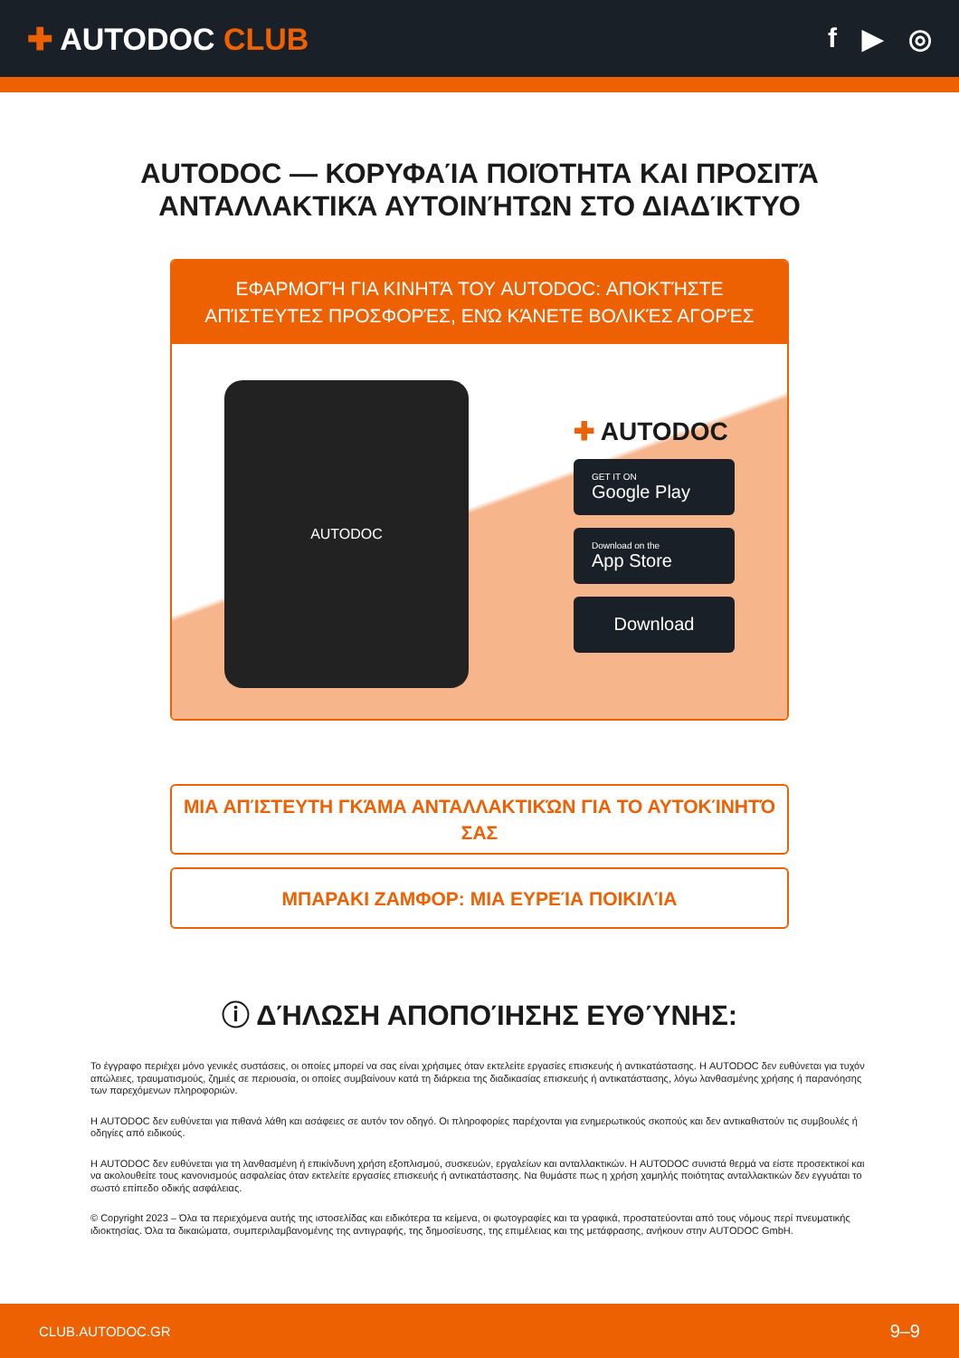✚ AUTODOC CLUB f ▶ ◎
AUTODOC — ΚΟΡΥΦΑΊΑ ΠΟΙΌΤΗΤΑ ΚΑΙ ΠΡΟΣΙΤΆ ΑΝΤΑΛΛΑΚΤΙΚΆ ΑΥΤΟΙΝΉΤΩΝ ΣΤΟ ΔΙΑΔΊΚΤΥΟ
ΕΦΑΡΜΟΓΉ ΓΙΑ ΚΙΝΗΤΆ ΤΟΥ AUTODOC: ΑΠΟΚΤΉΣΤΕ ΑΠΊΣΤΕΥΤΕΣ ΠΡΟΣΦΟΡΈΣ, ΕΝΏ ΚΆΝΕΤΕ ΒΟΛΙΚΈΣ ΑΓΟΡΈΣ
AUTODOC
✚ AUTODOC
GET IT ON
Google Play
Download on the
App Store
Download
ΜΙΑ ΑΠΊΣΤΕΥΤΗ ΓΚΆΜΑ ΑΝΤΑΛΛΑΚΤΙΚΏΝ ΓΙΑ ΤΟ ΑΥΤΟΚΊΝΗΤΌ ΣΑΣ
ΜΠΑΡΑΚΙ ΖΑΜΦΟΡ: ΜΙΑ ΕΥΡΕΊΑ ΠΟΙΚΙΛΊΑ
ⓘ ΔΉΛΩΣΗ ΑΠΟΠΟΊΗΣΗΣ ΕΥΘΎΝΗΣ:
Το έγγραφο περιέχει μόνο γενικές συστάσεις, οι οποίες μπορεί να σας είναι χρήσιμες όταν εκτελείτε εργασίες επισκευής ή αντικατάστασης. Η AUTODOC δεν ευθύνεται για τυχόν απώλειες, τραυματισμούς, ζημιές σε περιουσία, οι οποίες συμβαίνουν κατά τη διάρκεια της διαδικασίας επισκευής ή αντικατάστασης, λόγω λανθασμένης χρήσης ή παρανόησης των παρεχόμενων πληροφοριών.
Η AUTODOC δεν ευθύνεται για πιθανά λάθη και ασάφειες σε αυτόν τον οδηγό. Οι πληροφορίες παρέχονται για ενημερωτικούς σκοπούς και δεν αντικαθιστούν τις συμβουλές ή οδηγίες από ειδικούς.
Η AUTODOC δεν ευθύνεται για τη λανθασμένη ή επικίνδυνη χρήση εξοπλισμού, συσκευών, εργαλείων και ανταλλακτικών. Η AUTODOC συνιστά θερμά να είστε προσεκτικοί και να ακολουθείτε τους κανονισμούς ασφαλείας όταν εκτελείτε εργασίες επισκευής ή αντικατάστασης. Να θυμάστε πως η χρήση χαμηλής ποιότητας ανταλλακτικών δεν εγγυάται το σωστό επίπεδο οδικής ασφάλειας.
© Copyright 2023 – Όλα τα περιεχόμενα αυτής της ιστοσελίδας και ειδικότερα τα κείμενα, οι φωτογραφίες και τα γραφικά, προστατεύονται από τους νόμους περί πνευματικής ιδιοκτησίας. Όλα τα δικαιώματα, συμπεριλαμβανομένης της αντιγραφής, της δημοσίευσης, της επιμέλειας και της μετάφρασης, ανήκουν στην AUTODOC GmbH.
CLUB.AUTODOC.GR 9–9